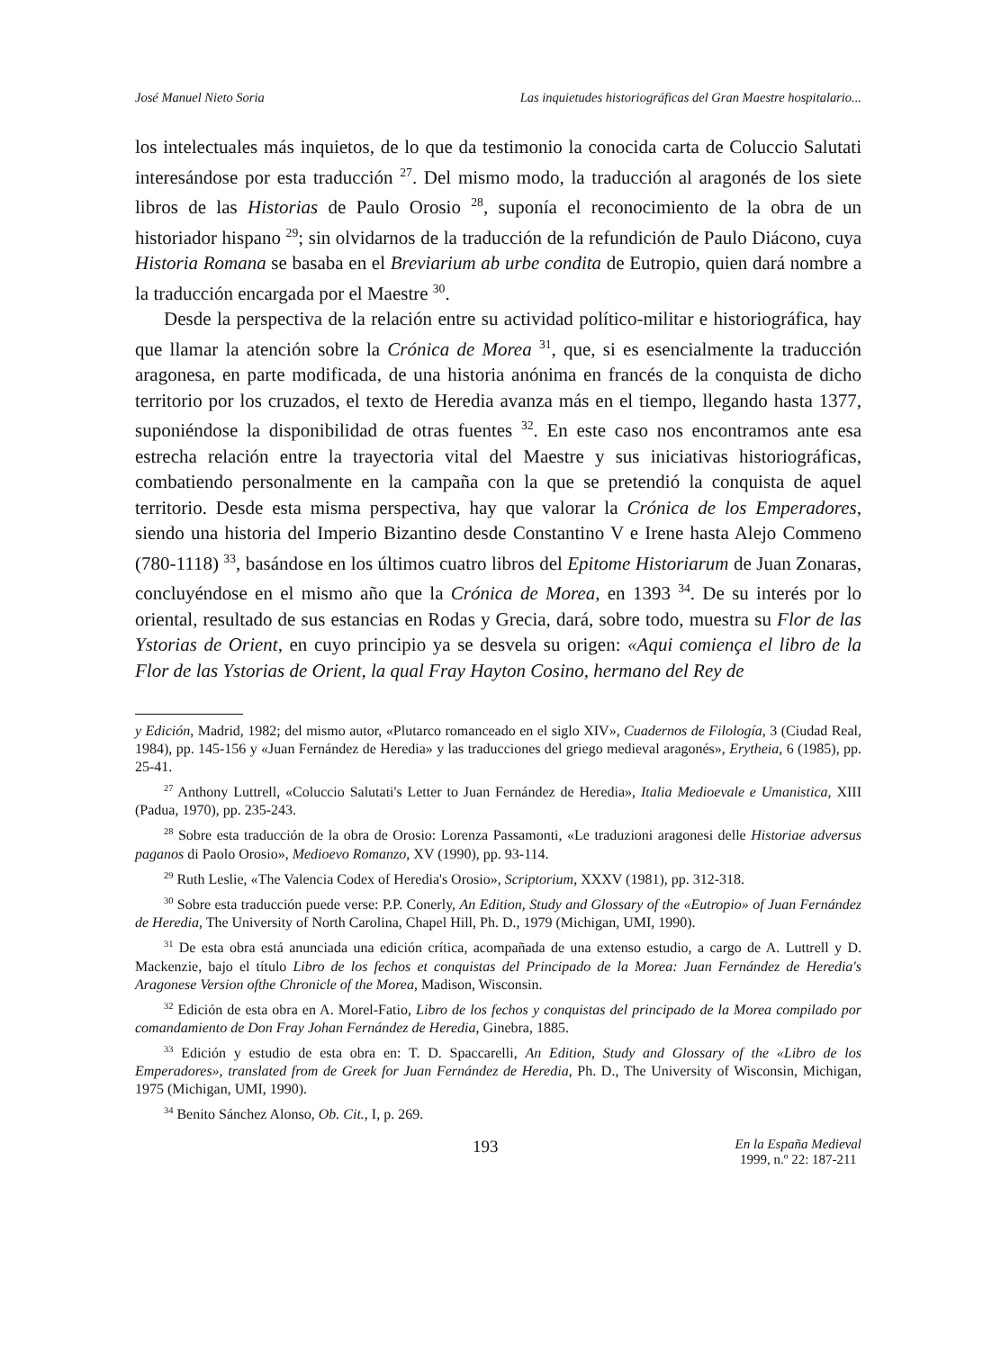José Manuel Nieto Soria Las inquietudes historiográficas del Gran Maestre hospitalario...
los intelectuales más inquietos, de lo que da testimonio la conocida carta de Coluccio Salutati interesándose por esta traducción <sup>27</sup>. Del mismo modo, la traducción al aragonés de los siete libros de las Historias de Paulo Orosio <sup>28</sup>, suponía el reconocimiento de la obra de un historiador hispano <sup>29</sup>; sin olvidarnos de la traducción de la refundición de Paulo Diácono, cuya Historia Romana se basaba en el Breviarium ab urbe condita de Eutropio, quien dará nombre a la traducción encargada por el Maestre <sup>30</sup>.
Desde la perspectiva de la relación entre su actividad político-militar e historiográfica, hay que llamar la atención sobre la Crónica de Morea <sup>31</sup>, que, si es esencialmente la traducción aragonesa, en parte modificada, de una historia anónima en francés de la conquista de dicho territorio por los cruzados, el texto de Heredia avanza más en el tiempo, llegando hasta 1377, suponiéndose la disponibilidad de otras fuentes <sup>32</sup>. En este caso nos encontramos ante esa estrecha relación entre la trayectoria vital del Maestre y sus iniciativas historiográficas, combatiendo personalmente en la campaña con la que se pretendió la conquista de aquel territorio. Desde esta misma perspectiva, hay que valorar la Crónica de los Emperadores, siendo una historia del Imperio Bizantino desde Constantino V e Irene hasta Alejo Commeno (780-1118) <sup>33</sup>, basándose en los últimos cuatro libros del Epitome Historiarum de Juan Zonaras, concluyéndose en el mismo año que la Crónica de Morea, en 1393 <sup>34</sup>. De su interés por lo oriental, resultado de sus estancias en Rodas y Grecia, dará, sobre todo, muestra su Flor de las Ystorias de Orient, en cuyo principio ya se desvela su origen: «Aqui comiença el libro de la Flor de las Ystorias de Orient, la qual Fray Hayton Cosino, hermano del Rey de
y Edición, Madrid, 1982; del mismo autor, «Plutarco romanceado en el siglo XIV», Cuadernos de Filología, 3 (Ciudad Real, 1984), pp. 145-156 y «Juan Fernández de Heredia» y las traducciones del griego medieval aragonés», Erytheia, 6 (1985), pp. 25-41.
<sup>27</sup> Anthony Luttrell, «Coluccio Salutati's Letter to Juan Fernández de Heredia», Italia Medioevale e Umanistica, XIII (Padua, 1970), pp. 235-243.
<sup>28</sup> Sobre esta traducción de la obra de Orosio: Lorenza Passamonti, «Le traduzioni aragonesi delle Historiae adversus paganos di Paolo Orosio», Medioevo Romanzo, XV (1990), pp. 93-114.
<sup>29</sup> Ruth Leslie, «The Valencia Codex of Heredia's Orosio», Scriptorium, XXXV (1981), pp. 312-318.
<sup>30</sup> Sobre esta traducción puede verse: P.P. Conerly, An Edition, Study and Glossary of the «Eutropio» of Juan Fernández de Heredia, The University of North Carolina, Chapel Hill, Ph. D., 1979 (Michigan, UMI, 1990).
<sup>31</sup> De esta obra está anunciada una edición crítica, acompañada de una extenso estudio, a cargo de A. Luttrell y D. Mackenzie, bajo el título Libro de los fechos et conquistas del Principado de la Morea: Juan Fernández de Heredia's Aragonese Version ofthe Chronicle of the Morea, Madison, Wisconsin.
<sup>32</sup> Edición de esta obra en A. Morel-Fatio, Libro de los fechos y conquistas del principado de la Morea compilado por comandamiento de Don Fray Johan Fernández de Heredia, Ginebra, 1885.
<sup>33</sup> Edición y estudio de esta obra en: T. D. Spaccarelli, An Edition, Study and Glossary of the «Libro de los Emperadores», translated from de Greek for Juan Fernández de Heredia, Ph. D., The University of Wisconsin, Michigan, 1975 (Michigan, UMI, 1990).
<sup>34</sup> Benito Sánchez Alonso, Ob. Cit., I, p. 269.
193 En la España Medieval
1999, n.º 22: 187-211